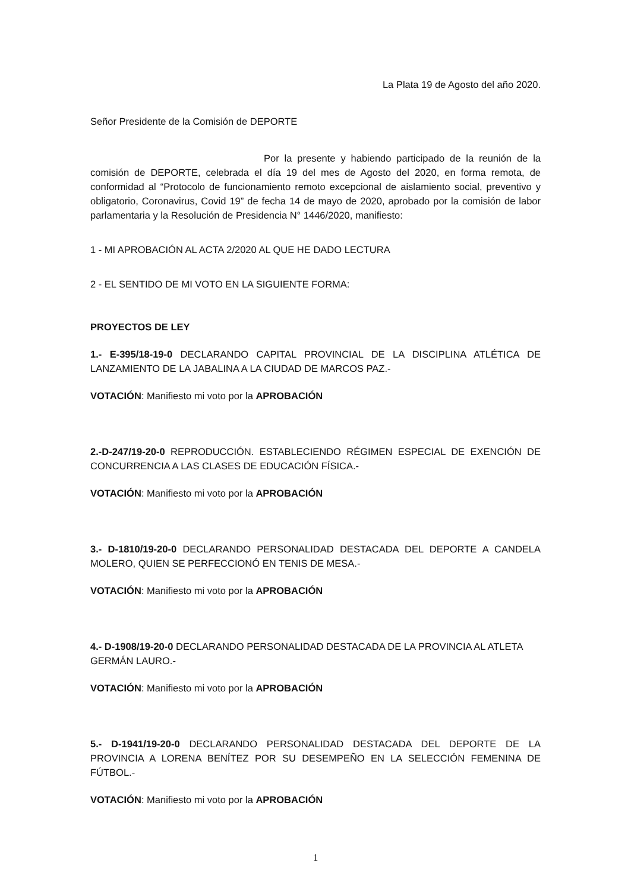La Plata 19 de Agosto del año 2020.
Señor Presidente de la Comisión de DEPORTE
Por la presente y habiendo participado de la reunión de la comisión de DEPORTE, celebrada el día 19 del mes de Agosto del 2020, en forma remota, de conformidad al “Protocolo de funcionamiento remoto excepcional de aislamiento social, preventivo y obligatorio, Coronavirus, Covid 19” de fecha 14 de mayo de 2020, aprobado por la comisión de labor parlamentaria y la Resolución de Presidencia N° 1446/2020, manifiesto:
1 - MI APROBACIÓN AL ACTA 2/2020 AL QUE HE DADO LECTURA
2 - EL SENTIDO DE MI VOTO EN LA SIGUIENTE FORMA:
PROYECTOS DE LEY
1.- E-395/18-19-0 DECLARANDO CAPITAL PROVINCIAL DE LA DISCIPLINA ATLÉTICA DE LANZAMIENTO DE LA JABALINA A LA CIUDAD DE MARCOS PAZ.-
VOTACIÓN: Manifiesto mi voto por la APROBACIÓN
2.-D-247/19-20-0 REPRODUCCIÓN. ESTABLECIENDO RÉGIMEN ESPECIAL DE EXENCIÓN DE CONCURRENCIA A LAS CLASES DE EDUCACIÓN FÍSICA.-
VOTACIÓN: Manifiesto mi voto por la APROBACIÓN
3.- D-1810/19-20-0 DECLARANDO PERSONALIDAD DESTACADA DEL DEPORTE A CANDELA MOLERO, QUIEN SE PERFECCIONÓ EN TENIS DE MESA.-
VOTACIÓN: Manifiesto mi voto por la APROBACIÓN
4.- D-1908/19-20-0 DECLARANDO PERSONALIDAD DESTACADA DE LA PROVINCIA AL ATLETA
GERMÁN LAURO.-
VOTACIÓN: Manifiesto mi voto por la APROBACIÓN
5.- D-1941/19-20-0 DECLARANDO PERSONALIDAD DESTACADA DEL DEPORTE DE LA PROVINCIA A LORENA BENÍTEZ POR SU DESEMPEÑO EN LA SELECCIÓN FEMENINA DE FÚTBOL.-
VOTACIÓN: Manifiesto mi voto por la APROBACIÓN
1